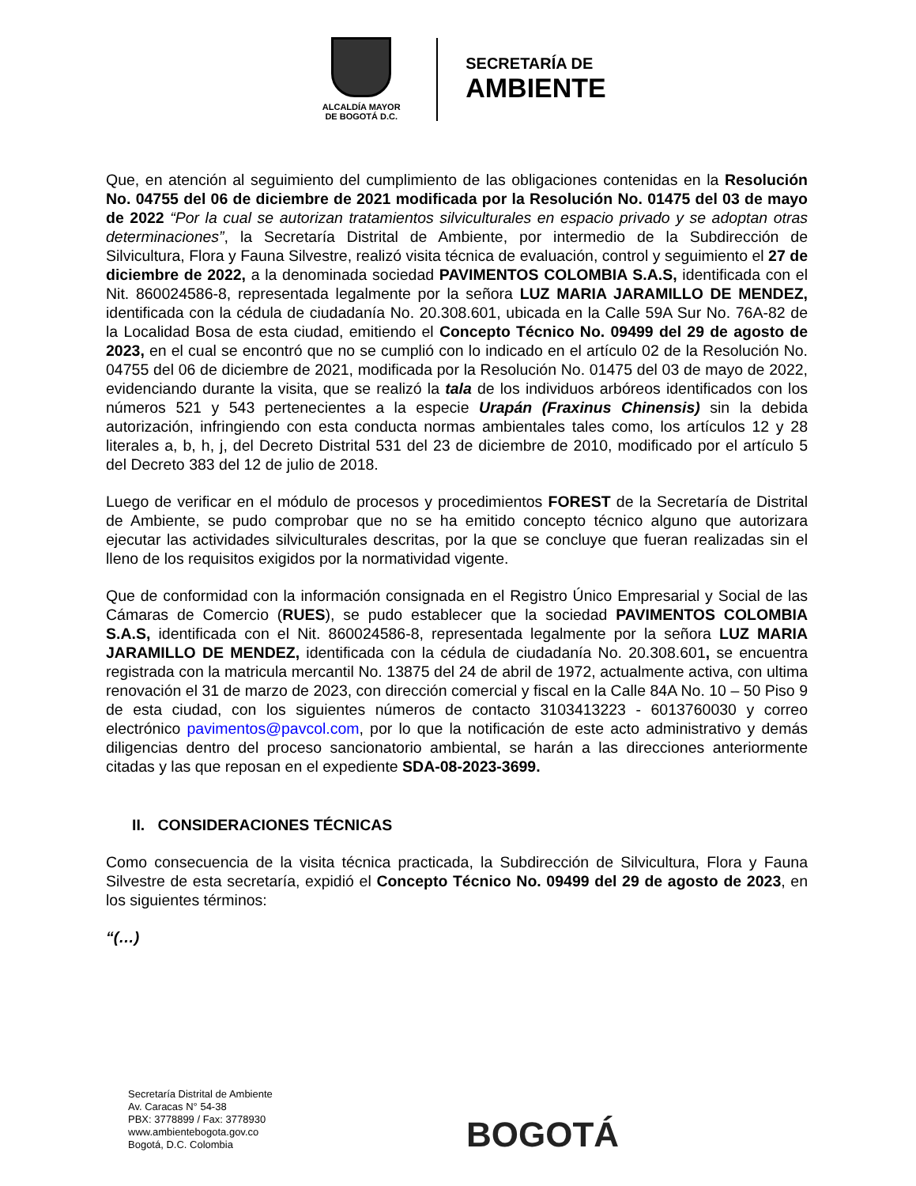ALCALDÍA MAYOR
DE BOGOTÁ D.C.
SECRETARÍA DE
AMBIENTE
Que, en atención al seguimiento del cumplimiento de las obligaciones contenidas en la Resolución No. 04755 del 06 de diciembre de 2021 modificada por la Resolución No. 01475 del 03 de mayo de 2022 “Por la cual se autorizan tratamientos silviculturales en espacio privado y se adoptan otras determinaciones”, la Secretaría Distrital de Ambiente, por intermedio de la Subdirección de Silvicultura, Flora y Fauna Silvestre, realizó visita técnica de evaluación, control y seguimiento el 27 de diciembre de 2022, a la denominada sociedad PAVIMENTOS COLOMBIA S.A.S, identificada con el Nit. 860024586-8, representada legalmente por la señora LUZ MARIA JARAMILLO DE MENDEZ, identificada con la cédula de ciudadanía No. 20.308.601, ubicada en la Calle 59A Sur No. 76A-82 de la Localidad Bosa de esta ciudad, emitiendo el Concepto Técnico No. 09499 del 29 de agosto de 2023, en el cual se encontró que no se cumplió con lo indicado en el artículo 02 de la Resolución No. 04755 del 06 de diciembre de 2021, modificada por la Resolución No. 01475 del 03 de mayo de 2022, evidenciando durante la visita, que se realizó la tala de los individuos arbóreos identificados con los números 521 y 543 pertenecientes a la especie Urapán (Fraxinus Chinensis) sin la debida autorización, infringiendo con esta conducta normas ambientales tales como, los artículos 12 y 28 literales a, b, h, j, del Decreto Distrital 531 del 23 de diciembre de 2010, modificado por el artículo 5 del Decreto 383 del 12 de julio de 2018.
Luego de verificar en el módulo de procesos y procedimientos FOREST de la Secretaría de Distrital de Ambiente, se pudo comprobar que no se ha emitido concepto técnico alguno que autorizara ejecutar las actividades silviculturales descritas, por la que se concluye que fueran realizadas sin el lleno de los requisitos exigidos por la normatividad vigente.
Que de conformidad con la información consignada en el Registro Único Empresarial y Social de las Cámaras de Comercio (RUES), se pudo establecer que la sociedad PAVIMENTOS COLOMBIA S.A.S, identificada con el Nit. 860024586-8, representada legalmente por la señora LUZ MARIA JARAMILLO DE MENDEZ, identificada con la cédula de ciudadanía No. 20.308.601, se encuentra registrada con la matricula mercantil No. 13875 del 24 de abril de 1972, actualmente activa, con ultima renovación el 31 de marzo de 2023, con dirección comercial y fiscal en la Calle 84A No. 10 – 50 Piso 9 de esta ciudad, con los siguientes números de contacto 3103413223 - 6013760030 y correo electrónico pavimentos@pavcol.com, por lo que la notificación de este acto administrativo y demás diligencias dentro del proceso sancionatorio ambiental, se harán a las direcciones anteriormente citadas y las que reposan en el expediente SDA-08-2023-3699.
II. CONSIDERACIONES TÉCNICAS
Como consecuencia de la visita técnica practicada, la Subdirección de Silvicultura, Flora y Fauna Silvestre de esta secretaría, expidió el Concepto Técnico No. 09499 del 29 de agosto de 2023, en los siguientes términos:
“(…)
Secretaría Distrital de Ambiente
Av. Caracas N° 54-38
PBX: 3778899 / Fax: 3778930
www.ambientebogota.gov.co
Bogotá, D.C. Colombia
BOGOTÁ